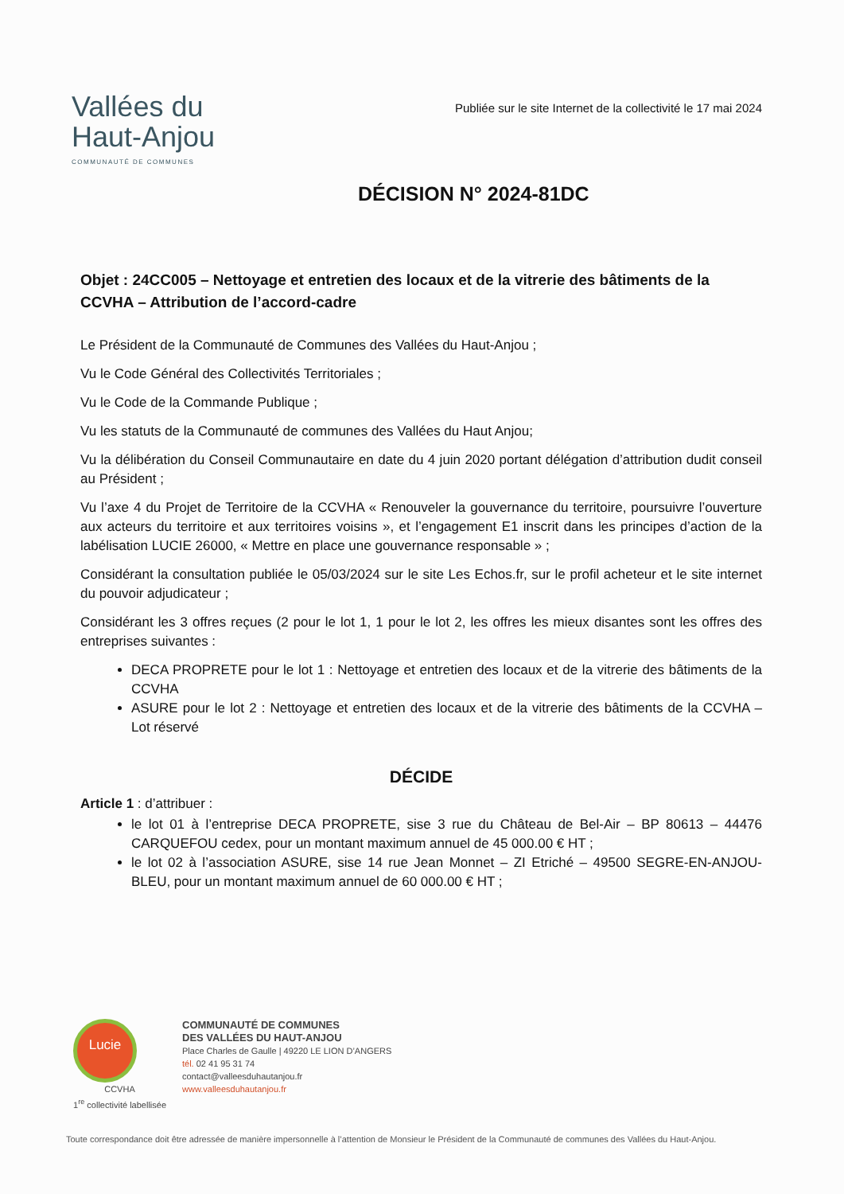Vallées du
Haut-Anjou
COMMUNAUTÉ DE COMMUNES
Publiée sur le site Internet de la collectivité le 17 mai 2024
DÉCISION N° 2024-81DC
Objet : 24CC005 – Nettoyage et entretien des locaux et de la vitrerie des bâtiments de la CCVHA – Attribution de l’accord-cadre
Le Président de la Communauté de Communes des Vallées du Haut-Anjou ;
Vu le Code Général des Collectivités Territoriales ;
Vu le Code de la Commande Publique ;
Vu les statuts de la Communauté de communes des Vallées du Haut Anjou;
Vu la délibération du Conseil Communautaire en date du 4 juin 2020 portant délégation d’attribution dudit conseil au Président ;
Vu l’axe 4 du Projet de Territoire de la CCVHA « Renouveler la gouvernance du territoire, poursuivre l’ouverture aux acteurs du territoire et aux territoires voisins », et l’engagement E1 inscrit dans les principes d’action de la labélisation LUCIE 26000, « Mettre en place une gouvernance responsable » ;
Considérant la consultation publiée le 05/03/2024 sur le site Les Echos.fr, sur le profil acheteur et le site internet du pouvoir adjudicateur ;
Considérant les 3 offres reçues (2 pour le lot 1, 1 pour le lot 2, les offres les mieux disantes sont les offres des entreprises suivantes :
DECA PROPRETE pour le lot 1 : Nettoyage et entretien des locaux et de la vitrerie des bâtiments de la CCVHA
ASURE pour le lot 2 : Nettoyage et entretien des locaux et de la vitrerie des bâtiments de la CCVHA – Lot réservé
DÉCIDE
Article 1 : d’attribuer :
le lot 01 à l’entreprise DECA PROPRETE, sise 3 rue du Château de Bel-Air – BP 80613 – 44476 CARQUEFOU cedex, pour un montant maximum annuel de 45 000.00 € HT ;
le lot 02 à l’association ASURE, sise 14 rue Jean Monnet – ZI Etriché – 49500 SEGRE-EN-ANJOU-BLEU, pour un montant maximum annuel de 60 000.00 € HT ;
Lucie
CCVHA
1<sup>re</sup> collectivité labellisée
COMMUNAUTÉ DE COMMUNES
DES VALLÉES DU HAUT-ANJOU
Place Charles de Gaulle | 49220 LE LION D’ANGERS
tél. 02 41 95 31 74
contact@valleesduhautanjou.fr
www.valleesduhautanjou.fr
Toute correspondance doit être adressée de manière impersonnelle à l’attention de Monsieur le Président de la Communauté de communes des Vallées du Haut-Anjou.